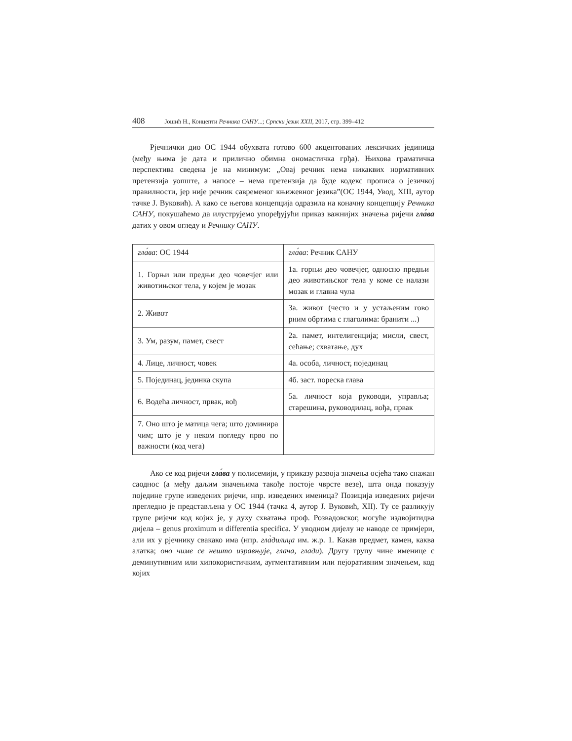408 Јошић Н., Концепти Речника САНУ...; Српски језик XXII, 2017, стр. 399–412
Рјечнички дио ОС 1944 обухвата готово 600 акцентованих лексичких јединица (међу њима је дата и прилично обимна ономастичка грђа). Њихова граматичка перспектива сведена је на минимум: „Овај речник нема никаквих нормативних претензија уопште, а напосе – нема претензија да буде кодекс прописа о језичкој правилности, јер није речник савременог књижевног језика”(ОС 1944, Увод, XIII, аутор тачке Ј. Вуковић). А како се његова концепција одразила на коначну концепцију Речника САНУ, покушаћемо да илуструјемо упоређујући приказ важнијих значења ријечи гла́ва датих у овом огледу и Речнику САНУ.
| гла́ва : ОС 1944 | гла́ва : Речник САНУ |
| 1. Горњи или предњи део човечјег или животињског тела, у којем је мозак | 1а. горњи део човечјег, односно предњи део животињског тела у коме се налази мозак и главна чула |
| 2. Живот | 3а. живот (често и у устаљеним гово рним обртима с глаголима: бранити ...) |
| 3. Ум, разум, памет, свест | 2а. памет, интелигенција; мисли, свест, сећање; схватање, дух |
| 4. Лице, личност, човек | 4а. особа, личност, појединац |
| 5. Појединац, јединка скупа | 4б. заст. пореска глава |
| 6. Водећа личност, првак, вођ | 5а. личност која руководи, управља; старешина, руководилац, вођа, првак |
| 7. Оно што је матица чега; што доминира чим; што је у неком погледу прво по важности (код чега) | |
Ако се код ријечи гла́ва у полисемији, у приказу развоја значења осјећа тако снажан саоднос (а међу даљим значењима такође постоје чврсте везе), шта онда показују поједине групе изведених ријечи, нпр. изведених именица? Позиција изведених ријечи прегледно је представљена у ОС 1944 (тачка 4, аутор Ј. Вуковић, XII). Ту се разликују групе ријечи код којих је, у духу схватања проф. Розвадовског, могуће издвојитидва дијела – genus proximum и differentia specifica. У уводном дијелу не наводе се примјери, али их у рјечнику свакако има (нпр. гла̀дилица им. ж.р. 1. Какав предмет, камен, каква алатка; оно чиме се нешто изравњује, глача, глади). Другу групу чине именице с деминутивним или хипокористичким, аугментативним или пејоративним значењем, код којих